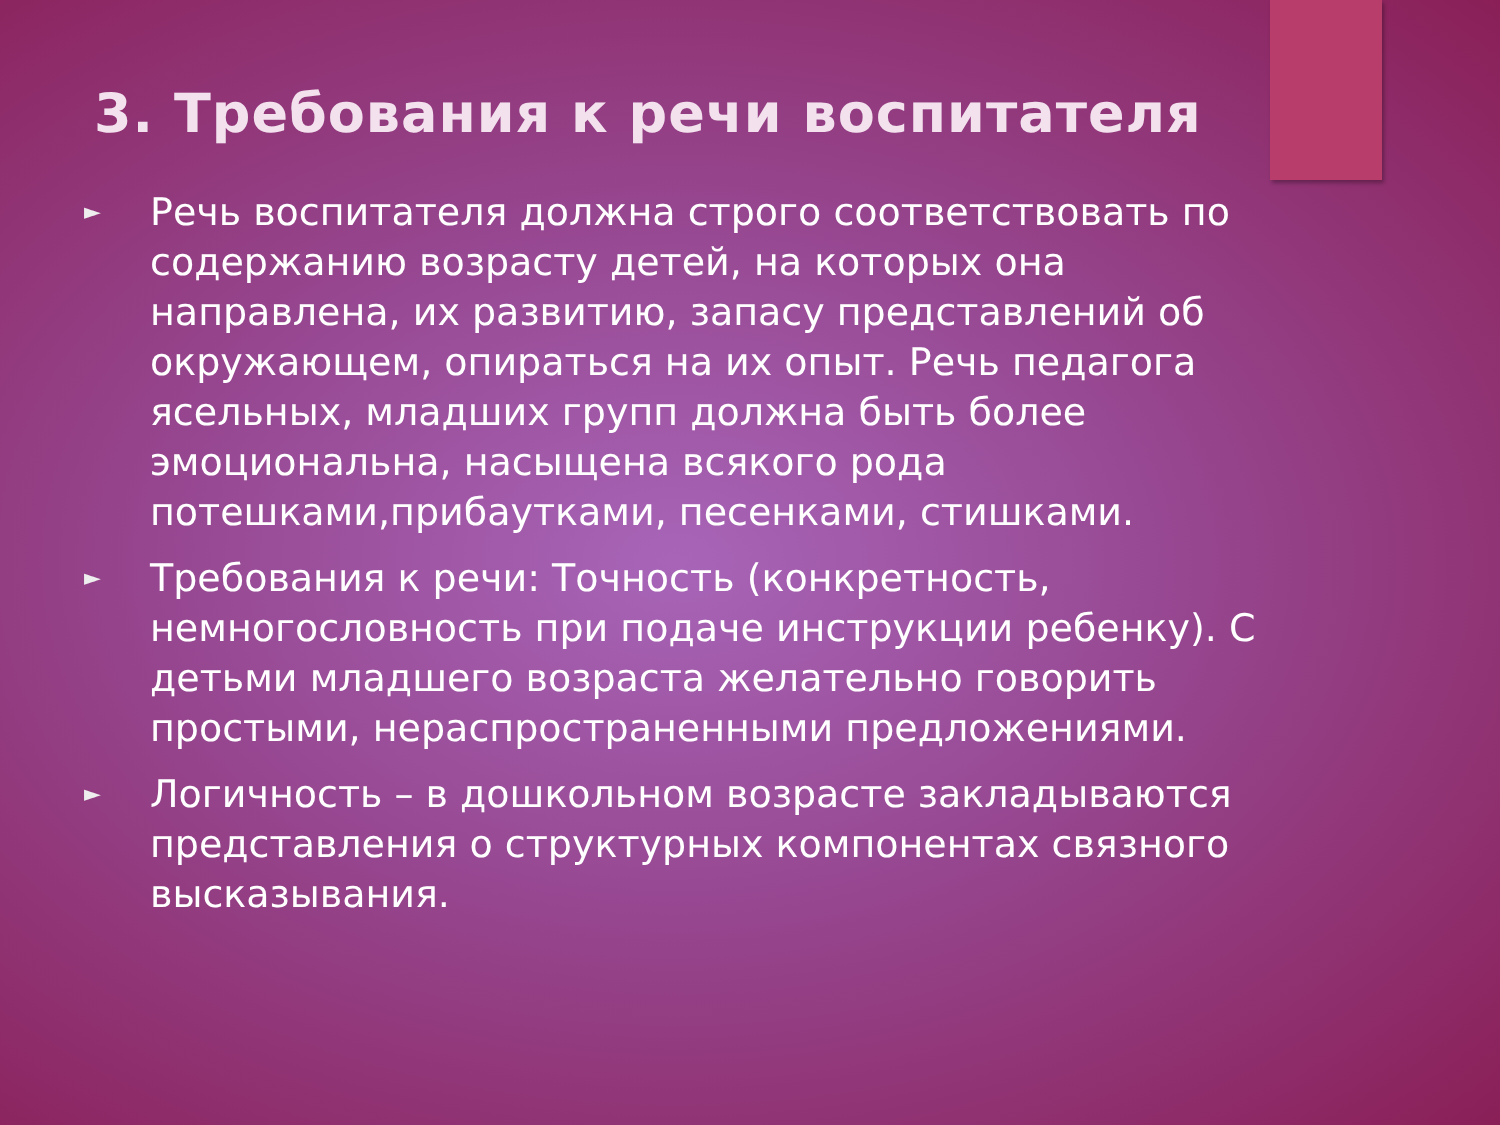3. Требования к речи воспитателя
► Речь воспитателя должна строго соответствовать по содержанию возрасту детей, на которых она направлена, их развитию, запасу представлений об окружающем, опираться на их опыт. Речь педагога ясельных, младших групп должна быть более эмоциональна, насыщена всякого рода потешками,прибаутками, песенками, стишками.
► Требования к речи: Точность (конкретность, немногословность при подаче инструкции ребенку). С детьми младшего возраста желательно говорить простыми, нераспространенными предложениями.
► Логичность – в дошкольном возрасте закладываются представления о структурных компонентах связного высказывания.